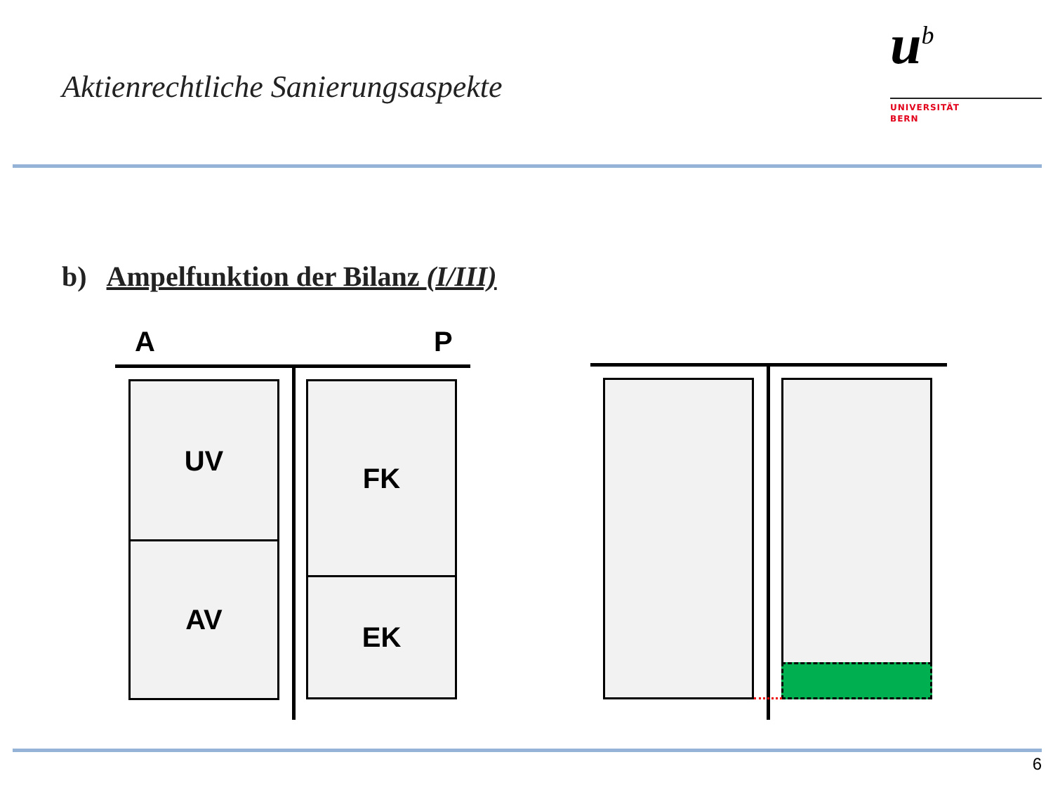Aktienrechtliche Sanierungsaspekte
u<sup>b</sup>
UNIVERSITÄT
BERN
b) Ampelfunktion der Bilanz (I/III)
A P
UV
AV
FK
EK
6